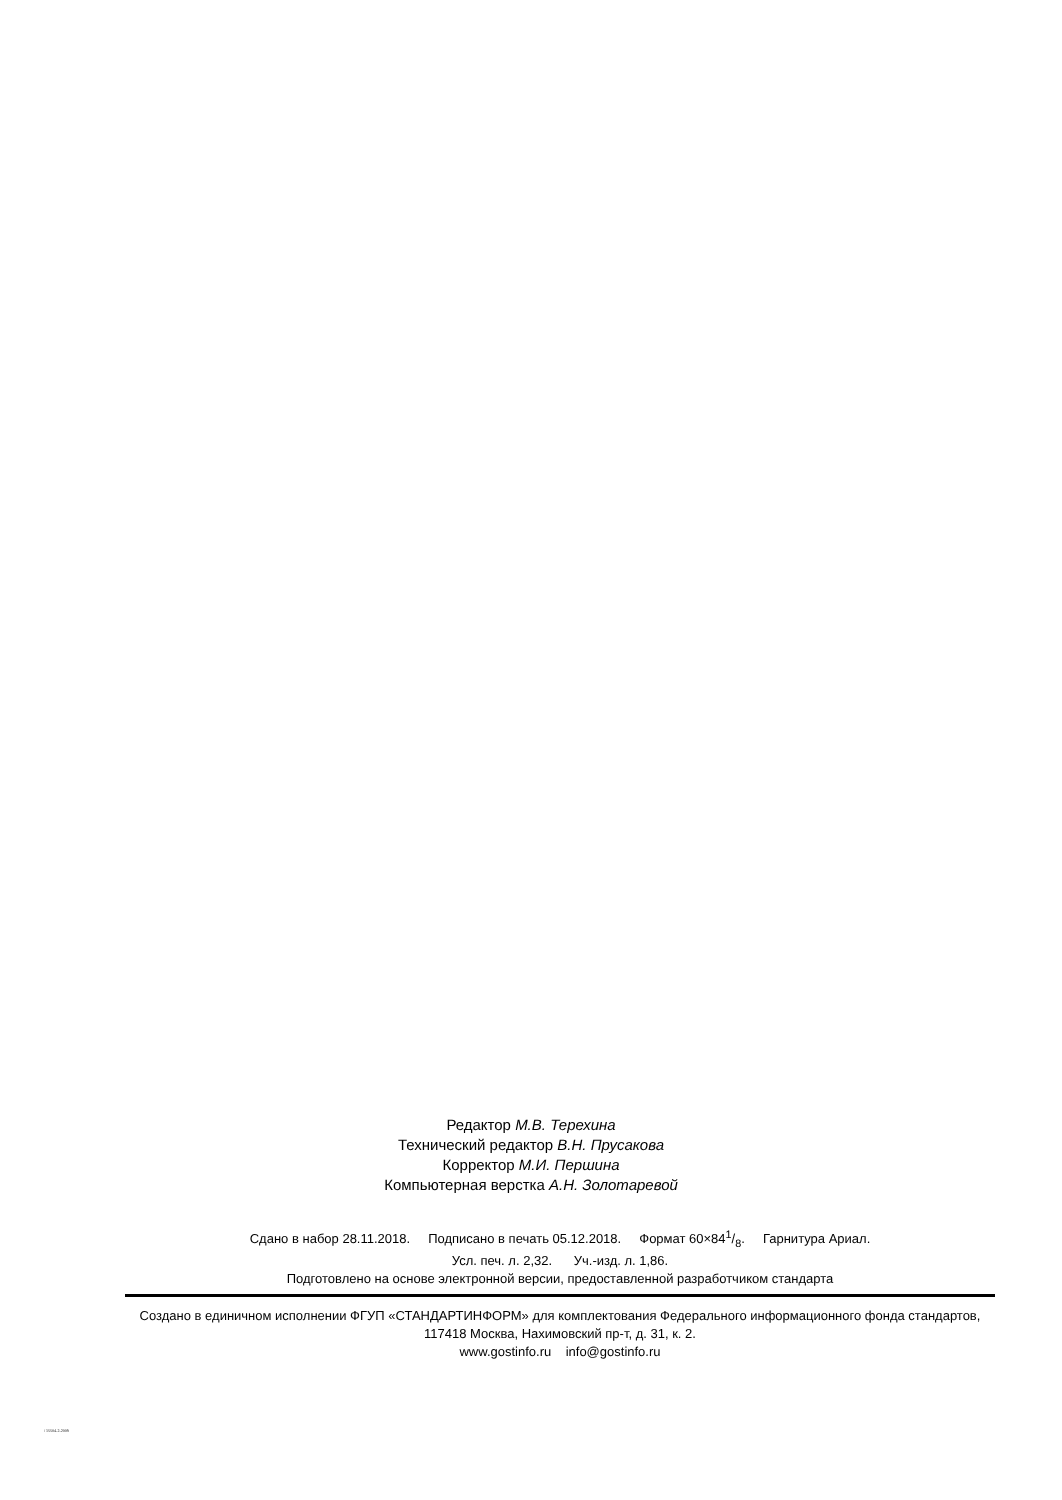Редактор М.В. Терехина
Технический редактор В.Н. Прусакова
Корректор М.И. Першина
Компьютерная верстка А.Н. Золотаревой
Сдано в набор 28.11.2018. Подписано в печать 05.12.2018. Формат 60×841/8. Гарнитура Ариал.
Усл. печ. л. 2,32. Уч.-изд. л. 1,86.
Подготовлено на основе электронной версии, предоставленной разработчиком стандарта
Создано в единичном исполнении ФГУП «СТАНДАРТИНФОРМ» для комплектования Федерального информационного фонда стандартов, 117418 Москва, Нахимовский пр-т, д. 31, к. 2.
www.gostinfo.ru info@gostinfo.ru
/ 15504-2-2009